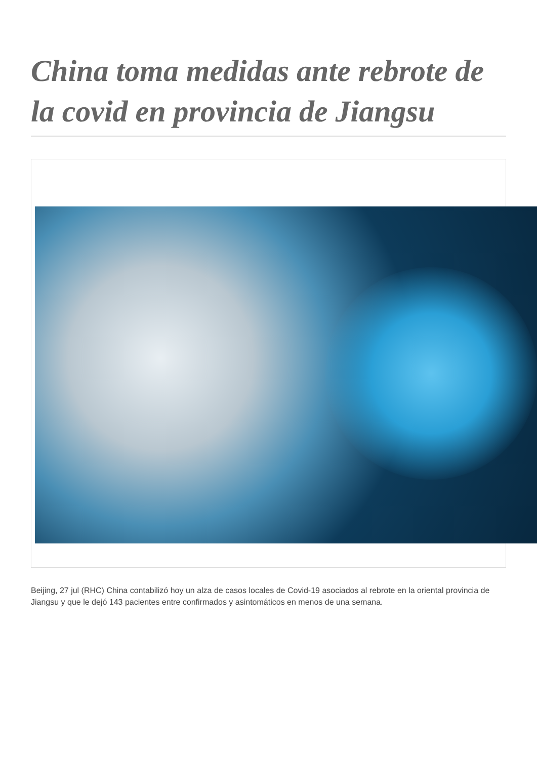China toma medidas ante rebrote de la covid en provincia de Jiangsu
Beijing, 27 jul (RHC) China contabilizó hoy un alza de casos locales de Covid-19 asociados al rebrote en la oriental provincia de Jiangsu y que le dejó 143 pacientes entre confirmados y asintomáticos en menos de una semana.